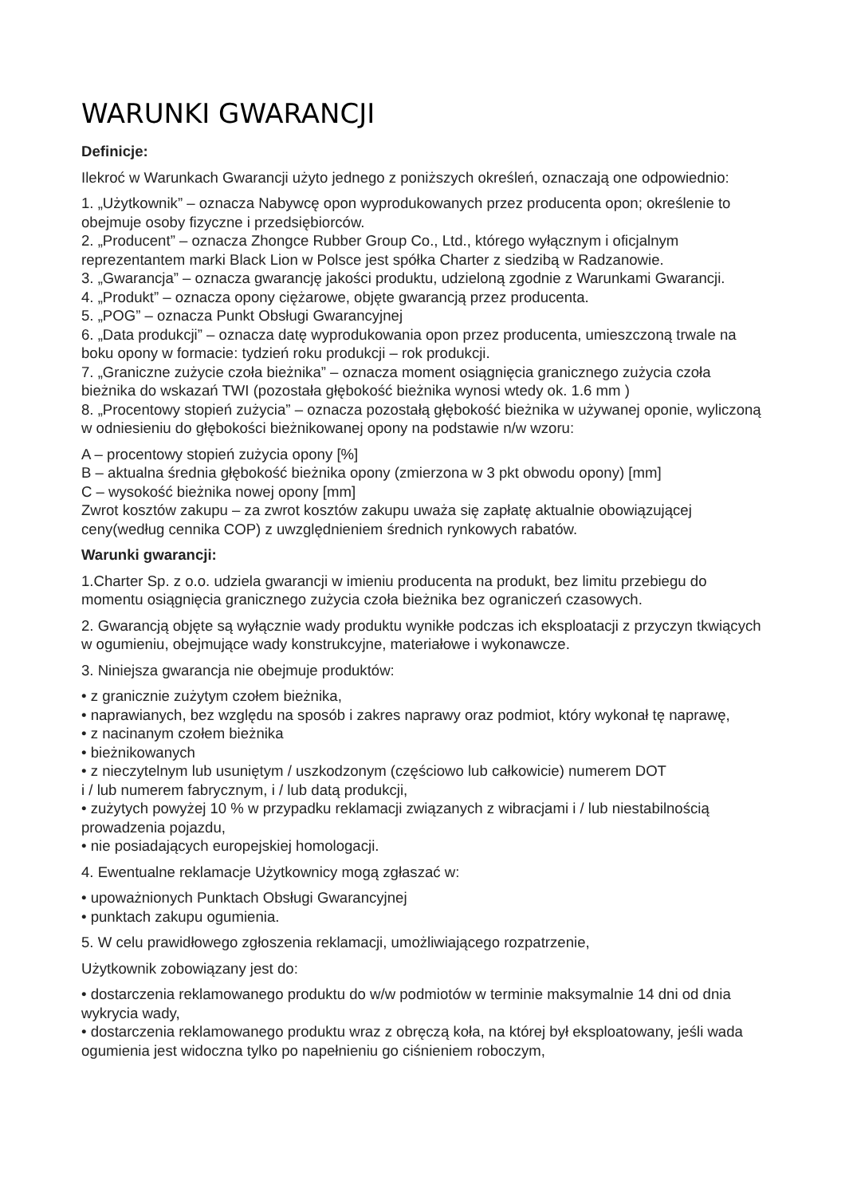WARUNKI GWARANCJI
Definicje:
Ilekroć w Warunkach Gwarancji użyto jednego z poniższych określeń, oznaczają one odpowiednio:
1. „Użytkownik” – oznacza Nabywcę opon wyprodukowanych przez producenta opon; określenie to obejmuje osoby fizyczne i przedsiębiorców.
2. „Producent” – oznacza Zhongce Rubber Group Co., Ltd., którego wyłącznym i oficjalnym reprezentantem marki Black Lion w Polsce jest spółka Charter z siedzibą w Radzanowie.
3. „Gwarancja” – oznacza gwarancję jakości produktu, udzieloną zgodnie z Warunkami Gwarancji.
4. „Produkt” – oznacza opony ciężarowe, objęte gwarancją przez producenta.
5. „POG” – oznacza Punkt Obsługi Gwarancyjnej
6. „Data produkcji” – oznacza datę wyprodukowania opon przez producenta, umieszczoną trwale na boku opony w formacie: tydzień roku produkcji – rok produkcji.
7. „Graniczne zużycie czoła bieżnika” – oznacza moment osiągnięcia granicznego zużycia czoła bieżnika do wskazań TWI (pozostała głębokość bieżnika wynosi wtedy ok. 1.6 mm )
8. „Procentowy stopień zużycia” – oznacza pozostałą głębokość bieżnika w używanej oponie, wyliczoną w odniesieniu do głębokości bieżnikowanej opony na podstawie n/w wzoru:
A – procentowy stopień zużycia opony [%]
B – aktualna średnia głębokość bieżnika opony (zmierzona w 3 pkt obwodu opony) [mm]
C – wysokość bieżnika nowej opony [mm]
Zwrot kosztów zakupu – za zwrot kosztów zakupu uważa się zapłatę aktualnie obowiązującej ceny(według cennika COP) z uwzględnieniem średnich rynkowych rabatów.
Warunki gwarancji:
1.Charter Sp. z o.o. udziela gwarancji w imieniu producenta na produkt, bez limitu przebiegu do momentu osiągnięcia granicznego zużycia czoła bieżnika bez ograniczeń czasowych.
2. Gwarancją objęte są wyłącznie wady produktu wynikłe podczas ich eksploatacji z przyczyn tkwiących w ogumieniu, obejmujące wady konstrukcyjne, materiałowe i wykonawcze.
3. Niniejsza gwarancja nie obejmuje produktów:
• z granicznie zużytym czołem bieżnika,
• naprawianych, bez względu na sposób i zakres naprawy oraz podmiot, który wykonał tę naprawę,
• z nacinanym czołem bieżnika
• bieżnikowanych
• z nieczytelnym lub usuniętym / uszkodzonym (częściowo lub całkowicie) numerem DOT
i / lub numerem fabrycznym, i / lub datą produkcji,
• zużytych powyżej 10 % w przypadku reklamacji związanych z wibracjami i / lub niestabilnością prowadzenia pojazdu,
• nie posiadających europejskiej homologacji.
4. Ewentualne reklamacje Użytkownicy mogą zgłaszać w:
• upoważnionych Punktach Obsługi Gwarancyjnej
• punktach zakupu ogumienia.
5. W celu prawidłowego zgłoszenia reklamacji, umożliwiającego rozpatrzenie,
Użytkownik zobowiązany jest do:
• dostarczenia reklamowanego produktu do w/w podmiotów w terminie maksymalnie 14 dni od dnia wykrycia wady,
• dostarczenia reklamowanego produktu wraz z obręczą koła, na której był eksploatowany, jeśli wada ogumienia jest widoczna tylko po napełnieniu go ciśnieniem roboczym,